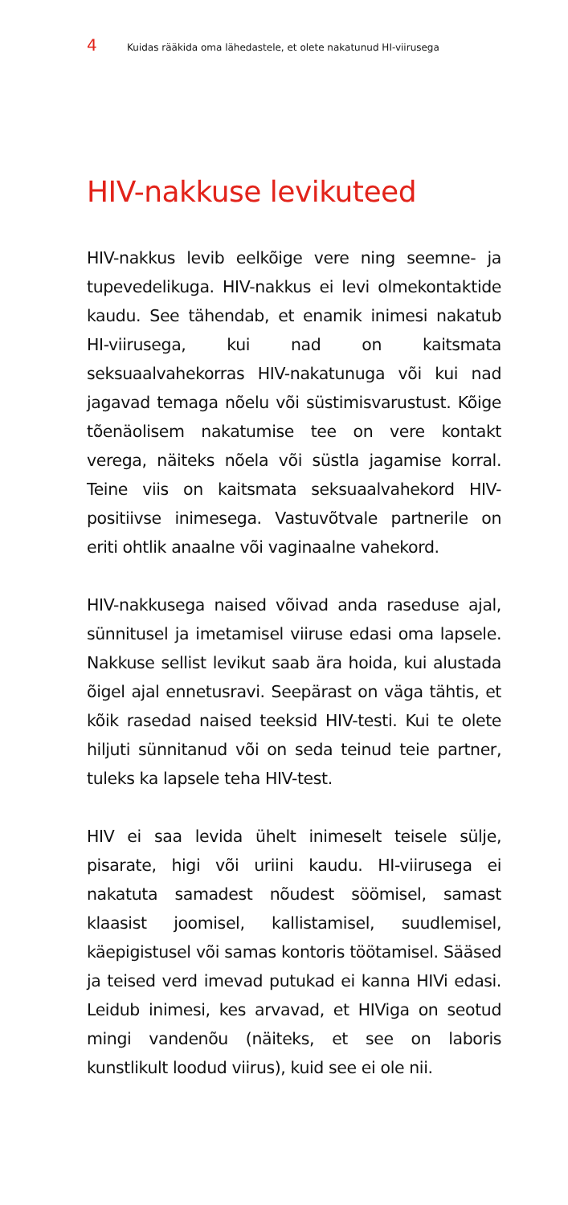4 Kuidas rääkida oma lähedastele, et olete nakatunud HI-viirusega
HIV-nakkuse levikuteed
HIV-nakkus levib eelkõige vere ning seemne- ja tupevedelikuga. HIV-nakkus ei levi olmekontaktide kaudu. See tähendab, et enamik inimesi nakatub HI-viirusega, kui nad on kaitsmata seksuaalvahekorras HIV-nakatunuga või kui nad jagavad temaga nõelu või süstimisvarustust. Kõige tõenäolisem nakatumise tee on vere kontakt verega, näiteks nõela või süstla jagamise korral. Teine viis on kaitsmata seksuaalvahekord HIV-positiivse inimesega. Vastuvõtvale partnerile on eriti ohtlik anaalne või vaginaalne vahekord.
HIV-nakkusega naised võivad anda raseduse ajal, sünnitusel ja imetamisel viiruse edasi oma lapsele. Nakkuse sellist levikut saab ära hoida, kui alustada õigel ajal ennetusravi. Seepärast on väga tähtis, et kõik rasedad naised teeksid HIV-testi. Kui te olete hiljuti sünnitanud või on seda teinud teie partner, tuleks ka lapsele teha HIV-test.
HIV ei saa levida ühelt inimeselt teisele sülje, pisarate, higi või uriini kaudu. HI-viirusega ei nakatuta samadest nõudest söömisel, samast klaasist joomisel, kallistamisel, suudlemisel, käepigistusel või samas kontoris töötamisel. Sääsed ja teised verd imevad putukad ei kanna HIVi edasi. Leidub inimesi, kes arvavad, et HIViga on seotud mingi vandenõu (näiteks, et see on laboris kunstlikult loodud viirus), kuid see ei ole nii.